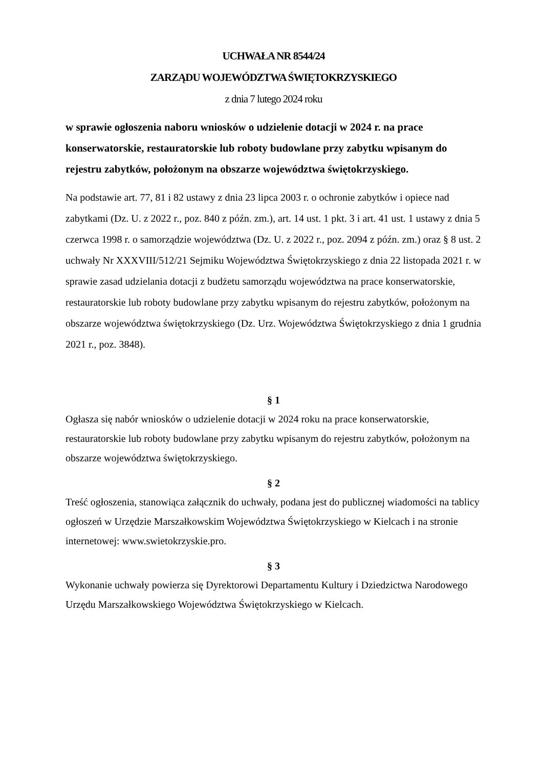UCHWAŁA NR 8544/24
ZARZĄDU WOJEWÓDZTWA ŚWIĘTOKRZYSKIEGO
z dnia 7 lutego 2024 roku
w sprawie ogłoszenia naboru wniosków o udzielenie dotacji w 2024 r. na prace konserwatorskie, restauratorskie lub roboty budowlane przy zabytku wpisanym do rejestru zabytków, położonym na obszarze województwa świętokrzyskiego.
Na podstawie art. 77, 81 i 82 ustawy z dnia 23 lipca 2003 r. o ochronie zabytków i opiece nad zabytkami (Dz. U. z 2022 r., poz. 840 z późn. zm.), art. 14 ust. 1 pkt. 3 i art. 41 ust. 1 ustawy z dnia 5 czerwca 1998 r. o samorządzie województwa (Dz. U. z 2022 r., poz. 2094 z późn. zm.) oraz § 8 ust. 2 uchwały Nr XXXVIII/512/21 Sejmiku Województwa Świętokrzyskiego z dnia 22 listopada 2021 r. w sprawie zasad udzielania dotacji z budżetu samorządu województwa na prace konserwatorskie, restauratorskie lub roboty budowlane przy zabytku wpisanym do rejestru zabytków, położonym na obszarze województwa świętokrzyskiego (Dz. Urz. Województwa Świętokrzyskiego z dnia 1 grudnia 2021 r., poz. 3848).
§ 1
Ogłasza się nabór wniosków o udzielenie dotacji w 2024 roku na prace konserwatorskie, restauratorskie lub roboty budowlane przy zabytku wpisanym do rejestru zabytków, położonym na obszarze województwa świętokrzyskiego.
§ 2
Treść ogłoszenia, stanowiąca załącznik do uchwały, podana jest do publicznej wiadomości na tablicy ogłoszeń w Urzędzie Marszałkowskim Województwa Świętokrzyskiego w Kielcach i na stronie internetowej: www.swietokrzyskie.pro.
§ 3
Wykonanie uchwały powierza się Dyrektorowi Departamentu Kultury i Dziedzictwa Narodowego Urzędu Marszałkowskiego Województwa Świętokrzyskiego w Kielcach.